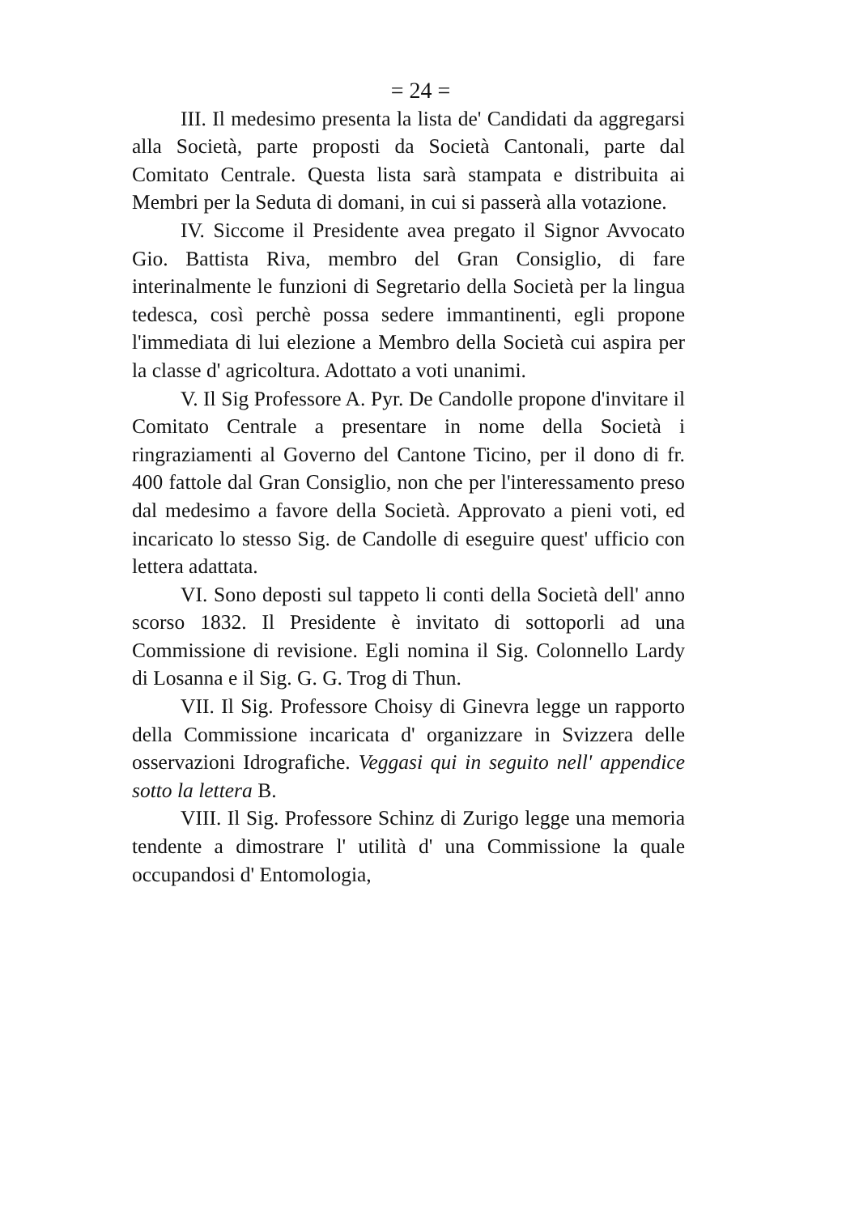= 24 =
III. Il medesimo presenta la lista de' Candidati da aggregarsi alla Società, parte proposti da Società Cantonali, parte dal Comitato Centrale. Questa lista sarà stampata e distribuita ai Membri per la Seduta di domani, in cui si passerà alla votazione.
IV. Siccome il Presidente avea pregato il Signor Avvocato Gio. Battista Riva, membro del Gran Consiglio, di fare interinalmente le funzioni di Segretario della Società per la lingua tedesca, così perchè possa sedere immantinenti, egli propone l'immediata di lui elezione a Membro della Società cui aspira per la classe d' agricoltura. Adottato a voti unanimi.
V. Il Sig Professore A. Pyr. De Candolle propone d'invitare il Comitato Centrale a presentare in nome della Società i ringraziamenti al Governo del Cantone Ticino, per il dono di fr. 400 fattole dal Gran Consiglio, non che per l'interessamento preso dal medesimo a favore della Società. Approvato a pieni voti, ed incaricato lo stesso Sig. de Candolle di eseguire quest' ufficio con lettera adattata.
VI. Sono deposti sul tappeto li conti della Società dell' anno scorso 1832. Il Presidente è invitato di sottoporli ad una Commissione di revisione. Egli nomina il Sig. Colonnello Lardy di Losanna e il Sig. G. G. Trog di Thun.
VII. Il Sig. Professore Choisy di Ginevra legge un rapporto della Commissione incaricata d' organizzare in Svizzera delle osservazioni Idrografiche. Veggasi qui in seguito nell' appendice sotto la lettera B.
VIII. Il Sig. Professore Schinz di Zurigo legge una memoria tendente a dimostrare l' utilità d' una Commissione la quale occupandosi d' Entomologia,